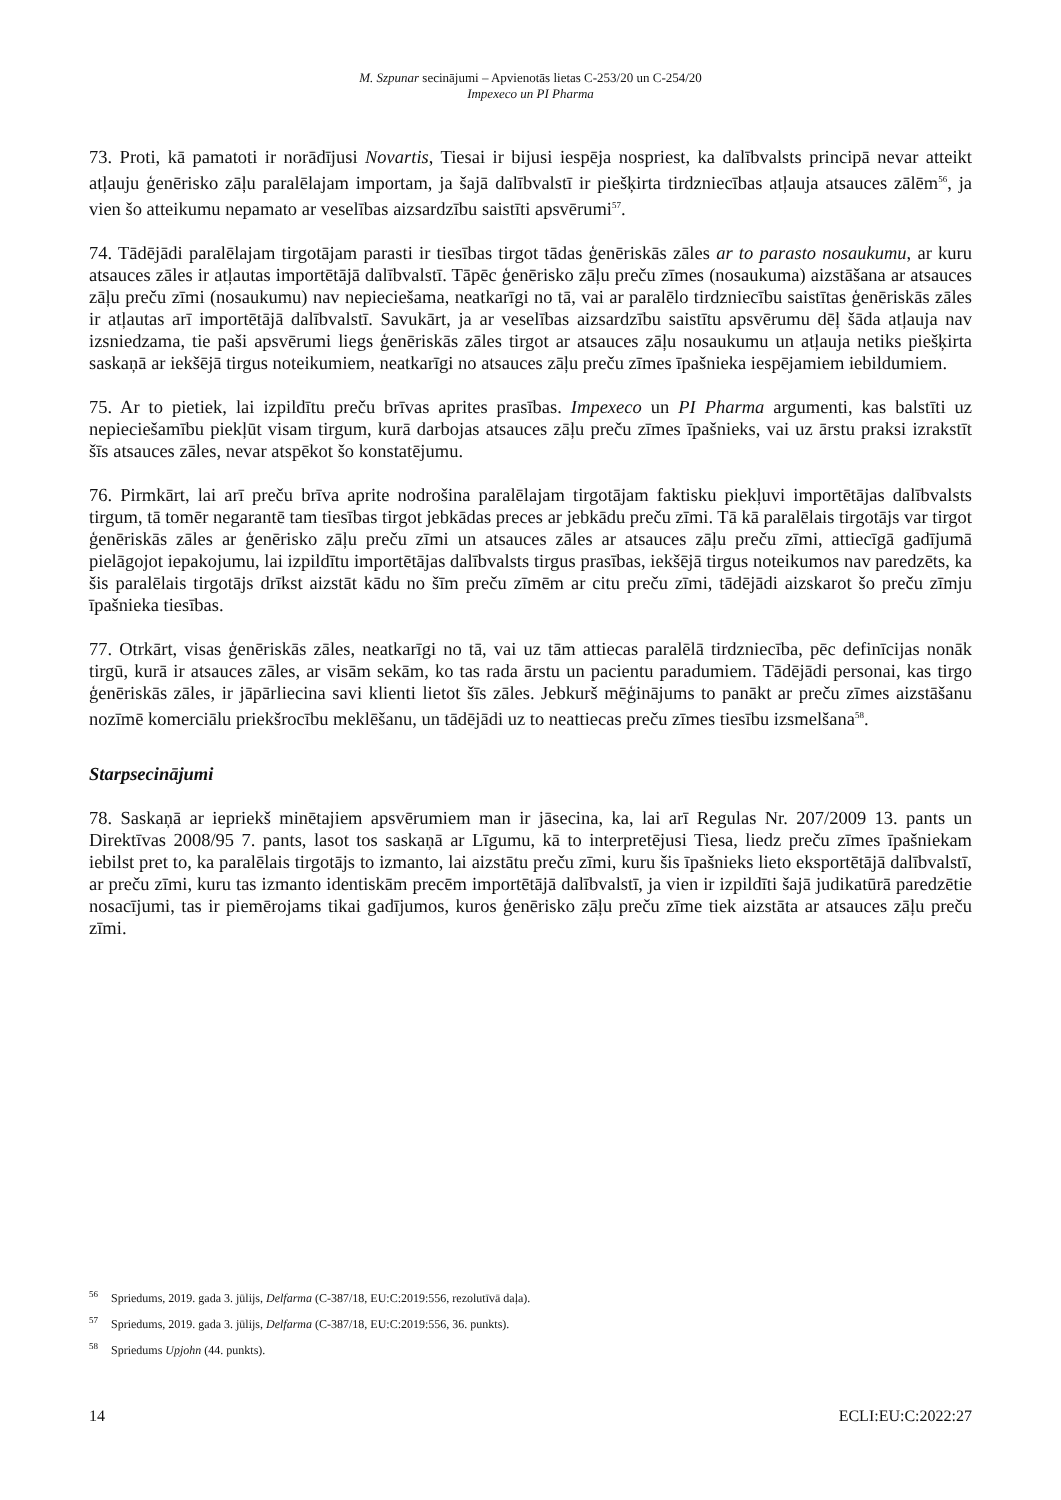M. Szpunar secinājumi – Apvienotās lietas C-253/20 un C-254/20
Impexeco un PI Pharma
73. Proti, kā pamatoti ir norādījusi Novartis, Tiesai ir bijusi iespēja nospriest, ka dalībvalsts principā nevar atteikt atļauju ģenērisko zāļu paralēlajam importam, ja šajā dalībvalstī ir piešķirta tirdzniecības atļauja atsauces zālēm<sup>56</sup>, ja vien šo atteikumu nepamato ar veselības aizsardzību saistīti apsvērumi<sup>57</sup>.
74. Tādējādi paralēlajam tirgotājam parasti ir tiesības tirgot tādas ģenēriskās zāles ar to parasto nosaukumu, ar kuru atsauces zāles ir atļautas importētājā dalībvalstī. Tāpēc ģenērisko zāļu preču zīmes (nosaukuma) aizstāšana ar atsauces zāļu preču zīmi (nosaukumu) nav nepieciešama, neatkarīgi no tā, vai ar paralēlo tirdzniecību saistītas ģenēriskās zāles ir atļautas arī importētājā dalībvalstī. Savukārt, ja ar veselības aizsardzību saistītu apsvērumu dēļ šāda atļauja nav izsniedzama, tie paši apsvērumi liegs ģenēriskās zāles tirgot ar atsauces zāļu nosaukumu un atļauja netiks piešķirta saskaņā ar iekšējā tirgus noteikumiem, neatkarīgi no atsauces zāļu preču zīmes īpašnieka iespējamiem iebildumiem.
75. Ar to pietiek, lai izpildītu preču brīvas aprites prasības. Impexeco un PI Pharma argumenti, kas balstīti uz nepieciešamību piekļūt visam tirgum, kurā darbojas atsauces zāļu preču zīmes īpašnieks, vai uz ārstu praksi izrakstīt šīs atsauces zāles, nevar atspēkot šo konstatējumu.
76. Pirmkārt, lai arī preču brīva aprite nodrošina paralēlajam tirgotājam faktisku piekļuvi importētājas dalībvalsts tirgum, tā tomēr negarantē tam tiesības tirgot jebkādas preces ar jebkādu preču zīmi. Tā kā paralēlais tirgotājs var tirgot ģenēriskās zāles ar ģenērisko zāļu preču zīmi un atsauces zāles ar atsauces zāļu preču zīmi, attiecīgā gadījumā pielāgojot iepakojumu, lai izpildītu importētājas dalībvalsts tirgus prasības, iekšējā tirgus noteikumos nav paredzēts, ka šis paralēlais tirgotājs drīkst aizstāt kādu no šīm preču zīmēm ar citu preču zīmi, tādējādi aizskarot šo preču zīmju īpašnieka tiesības.
77. Otrkārt, visas ģenēriskās zāles, neatkarīgi no tā, vai uz tām attiecas paralēlā tirdzniecība, pēc definīcijas nonāk tirgū, kurā ir atsauces zāles, ar visām sekām, ko tas rada ārstu un pacientu paradumiem. Tādējādi personai, kas tirgo ģenēriskās zāles, ir jāpārliecina savi klienti lietot šīs zāles. Jebkurš mēģinājums to panākt ar preču zīmes aizstāšanu nozīmē komerciālu priekšrocību meklēšanu, un tādējādi uz to neattiecas preču zīmes tiesību izsmelšana<sup>58</sup>.
Starpsecinājumi
78. Saskaņā ar iepriekš minētajiem apsvērumiem man ir jāsecina, ka, lai arī Regulas Nr. 207/2009 13. pants un Direktīvas 2008/95 7. pants, lasot tos saskaņā ar Līgumu, kā to interpretējusi Tiesa, liedz preču zīmes īpašniekam iebilst pret to, ka paralēlais tirgotājs to izmanto, lai aizstātu preču zīmi, kuru šis īpašnieks lieto eksportētājā dalībvalstī, ar preču zīmi, kuru tas izmanto identiskām precēm importētājā dalībvalstī, ja vien ir izpildīti šajā judikatūrā paredzētie nosacījumi, tas ir piemērojams tikai gadījumos, kuros ģenērisko zāļu preču zīme tiek aizstāta ar atsauces zāļu preču zīmi.
<sup>56</sup> Spriedums, 2019. gada 3. jūlijs, Delfarma (C-387/18, EU:C:2019:556, rezolutīvā daļa).
<sup>57</sup> Spriedums, 2019. gada 3. jūlijs, Delfarma (C-387/18, EU:C:2019:556, 36. punkts).
<sup>58</sup> Spriedums Upjohn (44. punkts).
14 ECLI:EU:C:2022:27